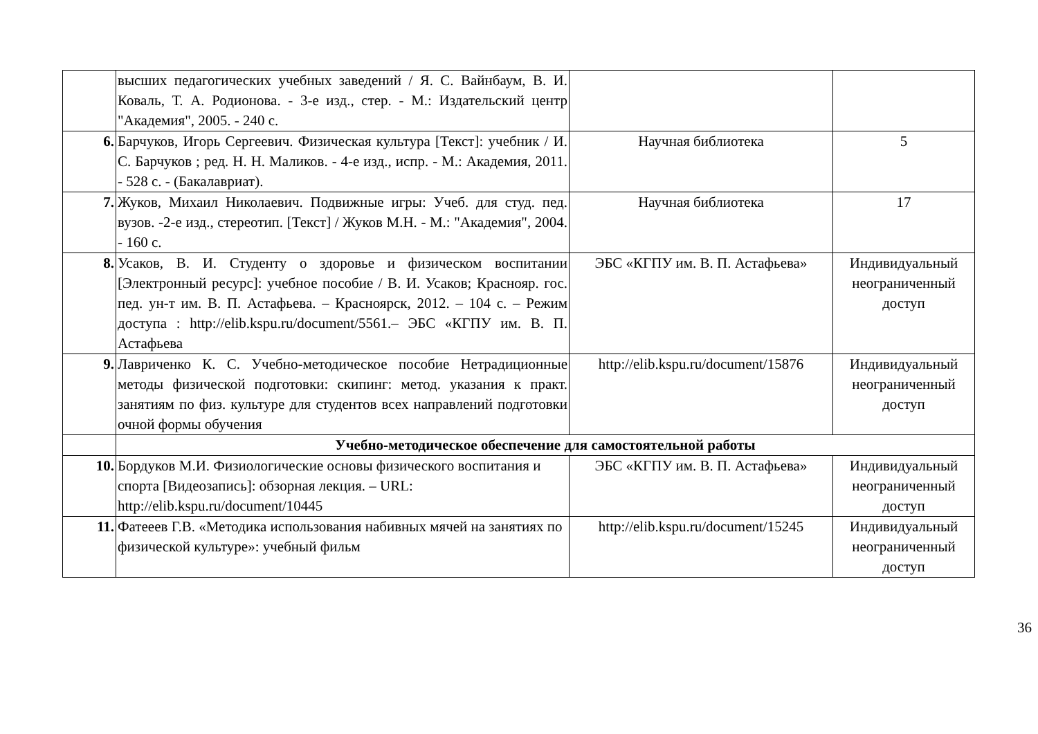| | высших педагогических учебных заведений / Я. С. Вайнбаум, В. И. Коваль, Т. А. Родионова. - 3-е изд., стер. - М.: Издательский центр "Академия", 2005. - 240 с. | | |
| 6. | Барчуков, Игорь Сергеевич. Физическая культура [Текст]: учебник / И. С. Барчуков ; ред. Н. Н. Маликов. - 4-е изд., испр. - М.: Академия, 2011. - 528 с. - (Бакалавриат). | Научная библиотека | 5 |
| 7. | Жуков, Михаил Николаевич. Подвижные игры: Учеб. для студ. пед. вузов. -2-е изд., стереотип. [Текст] / Жуков М.Н. - М.: "Академия", 2004. - 160 с. | Научная библиотека | 17 |
| 8. | Усаков, В. И. Студенту о здоровье и физическом воспитании [Электронный ресурс]: учебное пособие / В. И. Усаков; Краснояр. гос. пед. ун-т им. В. П. Астафьева. – Красноярск, 2012. – 104 с. – Режим доступа : http://elib.kspu.ru/document/5561.– ЭБС «КГПУ им. В. П. Астафьева | ЭБС «КГПУ им. В. П. Астафьева» | Индивидуальный неограниченный доступ |
| 9. | Лавриченко К. С. Учебно-методическое пособие Нетрадиционные методы физической подготовки: скипинг: метод. указания к практ. занятиям по физ. культуре для студентов всех направлений подготовки очной формы обучения | http://elib.kspu.ru/document/15876 | Индивидуальный неограниченный доступ |
| | Учебно-методическое обеспечение для самостоятельной работы | | |
| 10. | Бордуков М.И. Физиологические основы физического воспитания и спорта [Видеозапись]: обзорная лекция. – URL: http://elib.kspu.ru/document/10445 | ЭБС «КГПУ им. В. П. Астафьева» | Индивидуальный неограниченный доступ |
| 11. | Фатееев Г.В. «Методика использования набивных мячей на занятиях по физической культуре»: учебный фильм | http://elib.kspu.ru/document/15245 | Индивидуальный неограниченный доступ |
36